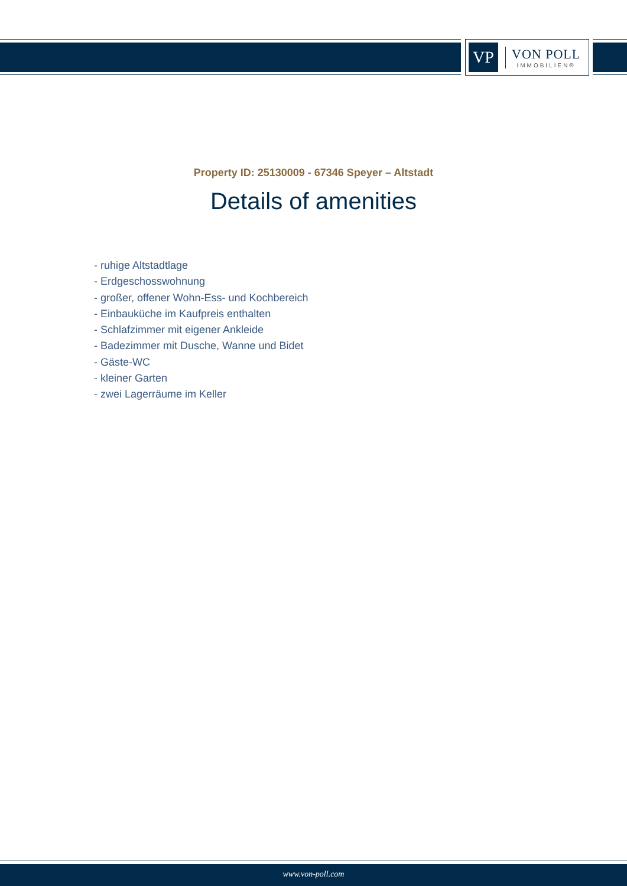VP
VON POLL
IMMOBILIEN®
Property ID: 25130009 - 67346 Speyer – Altstadt
Details of amenities
- ruhige Altstadtlage
- Erdgeschosswohnung
- großer, offener Wohn-Ess- und Kochbereich
- Einbauküche im Kaufpreis enthalten
- Schlafzimmer mit eigener Ankleide
- Badezimmer mit Dusche, Wanne und Bidet
- Gäste-WC
- kleiner Garten
- zwei Lagerräume im Keller
www.von-poll.com